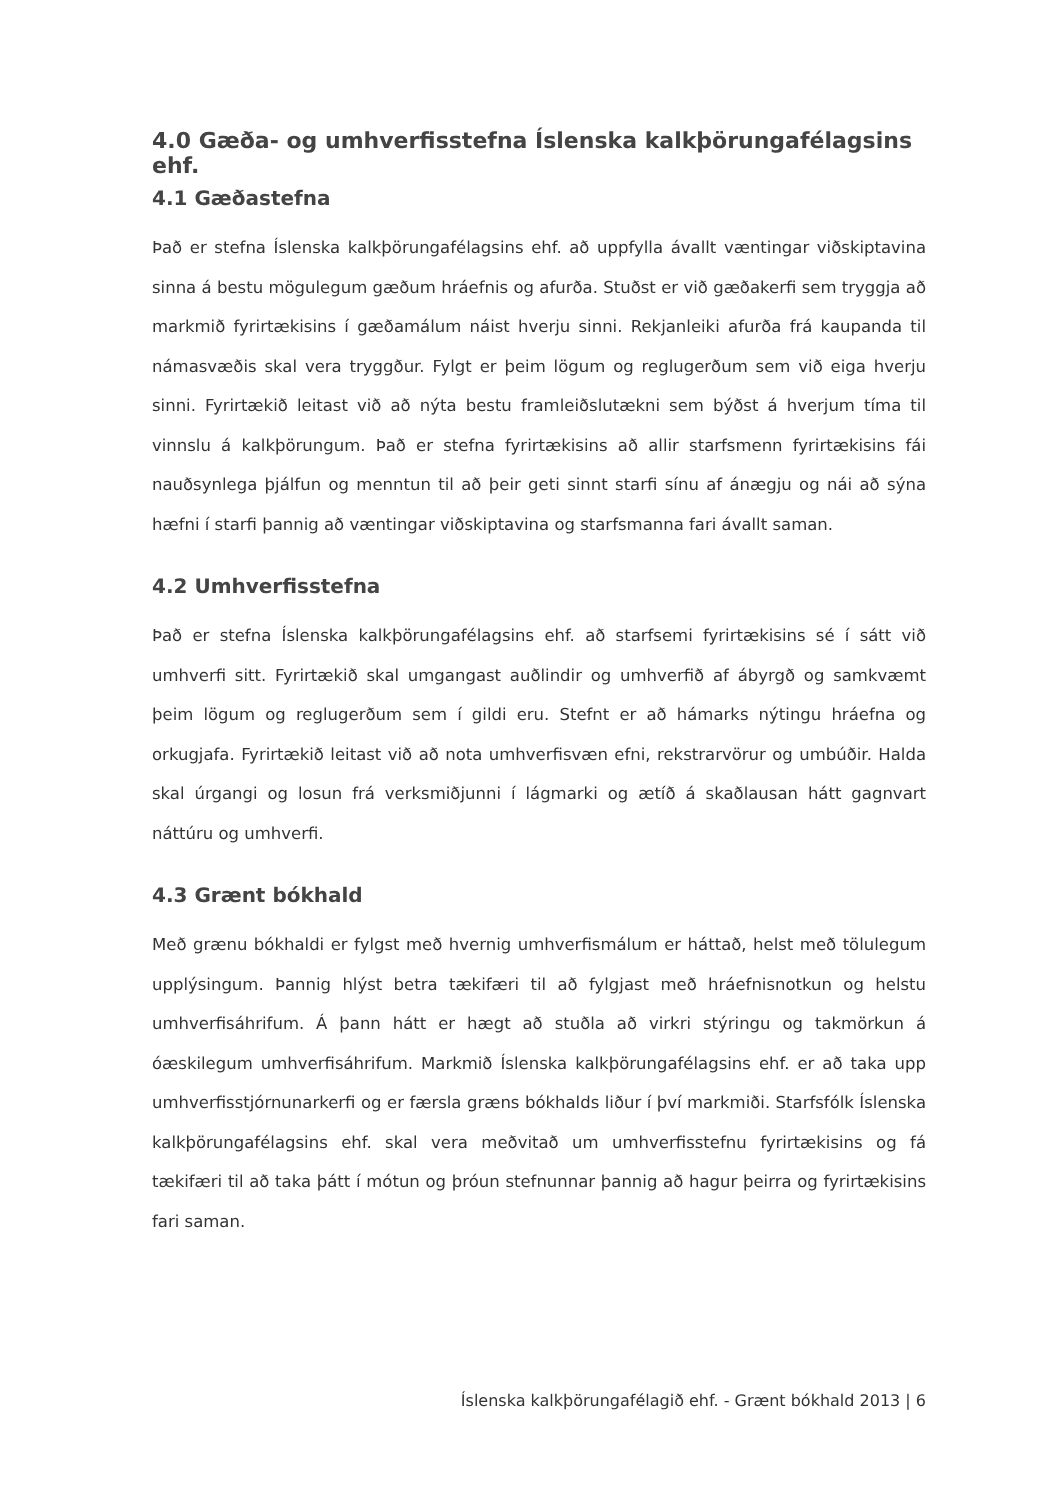4.0 Gæða- og umhverfisstefna Íslenska kalkþörungafélagsins ehf.
4.1 Gæðastefna
Það er stefna Íslenska kalkþörungafélagsins ehf. að uppfylla ávallt væntingar viðskiptavina sinna á bestu mögulegum gæðum hráefnis og afurða. Stuðst er við gæðakerfi sem tryggja að markmið fyrirtækisins í gæðamálum náist hverju sinni. Rekjanleiki afurða frá kaupanda til námasvæðis skal vera tryggður. Fylgt er þeim lögum og reglugerðum sem við eiga hverju sinni. Fyrirtækið leitast við að nýta bestu framleiðslutækni sem býðst á hverjum tíma til vinnslu á kalkþörungum. Það er stefna fyrirtækisins að allir starfsmenn fyrirtækisins fái nauðsynlega þjálfun og menntun til að þeir geti sinnt starfi sínu af ánægju og nái að sýna hæfni í starfi þannig að væntingar viðskiptavina og starfsmanna fari ávallt saman.
4.2 Umhverfisstefna
Það er stefna Íslenska kalkþörungafélagsins ehf. að starfsemi fyrirtækisins sé í sátt við umhverfi sitt. Fyrirtækið skal umgangast auðlindir og umhverfið af ábyrgð og samkvæmt þeim lögum og reglugerðum sem í gildi eru. Stefnt er að hámarks nýtingu hráefna og orkugjafa. Fyrirtækið leitast við að nota umhverfisvæn efni, rekstrarvörur og umbúðir. Halda skal úrgangi og losun frá verksmiðjunni í lágmarki og ætíð á skaðlausan hátt gagnvart náttúru og umhverfi.
4.3 Grænt bókhald
Með grænu bókhaldi er fylgst með hvernig umhverfismálum er háttað, helst með tölulegum upplýsingum. Þannig hlýst betra tækifæri til að fylgjast með hráefnisnotkun og helstu umhverfisáhrifum. Á þann hátt er hægt að stuðla að virkri stýringu og takmörkun á óæskilegum umhverfisáhrifum. Markmið Íslenska kalkþörungafélagsins ehf. er að taka upp umhverfisstjórnunarkerfi og er færsla græns bókhalds liður í því markmiði. Starfsfólk Íslenska kalkþörungafélagsins ehf. skal vera meðvitað um umhverfisstefnu fyrirtækisins og fá tækifæri til að taka þátt í mótun og þróun stefnunnar þannig að hagur þeirra og fyrirtækisins fari saman.
Íslenska kalkþörungafélagið ehf. - Grænt bókhald 2013 | 6